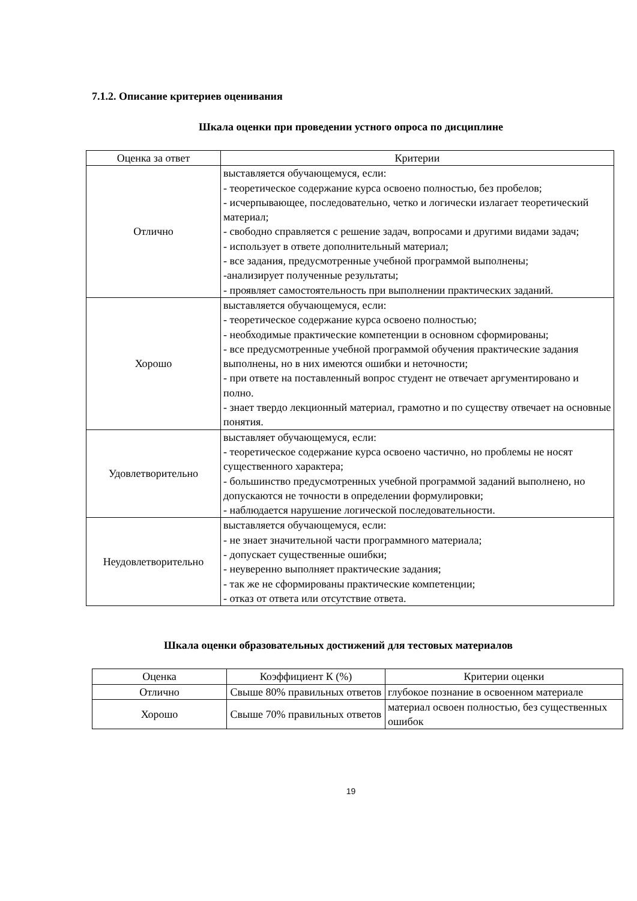7.1.2. Описание критериев оценивания
Шкала оценки при проведении устного опроса по дисциплине
| Оценка за ответ | Критерии |
| --- | --- |
| Отлично | выставляется обучающемуся, если: - теоретическое содержание курса освоено полностью, без пробелов; - исчерпывающее, последовательно, четко и логически излагает теоретический материал; - свободно справляется с решение задач, вопросами и другими видами задач; - использует в ответе дополнительный материал; - все задания, предусмотренные учебной программой выполнены; -анализирует полученные результаты; - проявляет самостоятельность при выполнении практических заданий. |
| Хорошо | выставляется обучающемуся, если: - теоретическое содержание курса освоено полностью; - необходимые практические компетенции в основном сформированы; - все предусмотренные учебной программой обучения практические задания выполнены, но в них имеются ошибки и неточности; - при ответе на поставленный вопрос студент не отвечает аргументировано и полно. - знает твердо лекционный материал, грамотно и по существу отвечает на основные понятия. |
| Удовлетворительно | выставляет обучающемуся, если: - теоретическое содержание курса освоено частично, но проблемы не носят существенного характера; - большинство предусмотренных учебной программой заданий выполнено, но допускаются не точности в определении формулировки; - наблюдается нарушение логической последовательности. |
| Неудовлетворительно | выставляется обучающемуся, если: - не знает значительной части программного материала; - допускает существенные ошибки; - неуверенно выполняет практические задания; - так же не сформированы практические компетенции; - отказ от ответа или отсутствие ответа. |
Шкала оценки образовательных достижений для тестовых материалов
| Оценка | Коэффициент К (%) | Критерии оценки |
| --- | --- | --- |
| Отлично | Свыше 80% правильных ответов | глубокое познание в освоенном материале |
| Хорошо | Свыше 70% правильных ответов | материал освоен полностью, без существенных ошибок |
19